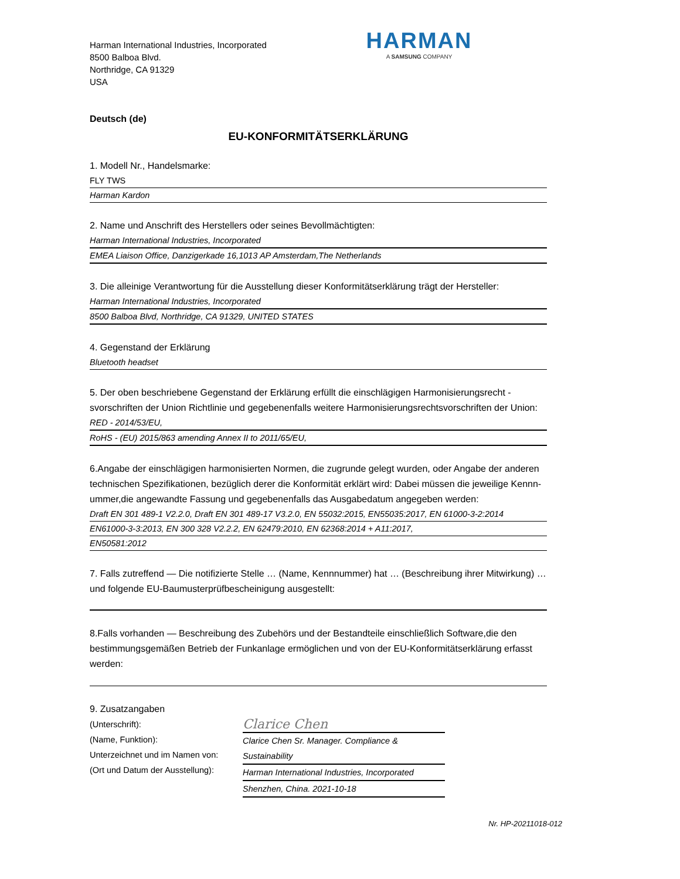Harman International Industries, Incorporated
8500 Balboa Blvd.
Northridge, CA 91329
USA
HARMAN
A SAMSUNG COMPANY
Deutsch (de)
EU-KONFORMITÄTSERKLÄRUNG
1. Modell Nr., Handelsmarke:
FLY TWS
Harman Kardon
2. Name und Anschrift des Herstellers oder seines Bevollmächtigten:
Harman International Industries, Incorporated
EMEA Liaison Office, Danzigerkade 16,1013 AP Amsterdam,The Netherlands
3. Die alleinige Verantwortung für die Ausstellung dieser Konformitätserklärung trägt der Hersteller:
Harman International Industries, Incorporated
8500 Balboa Blvd, Northridge, CA 91329, UNITED STATES
4. Gegenstand der Erklärung
Bluetooth headset
5. Der oben beschriebene Gegenstand der Erklärung erfüllt die einschlägigen Harmonisierungsrecht -svorschriften der Union Richtlinie und gegebenenfalls weitere Harmonisierungsrechtsvorschriften der Union:
RED - 2014/53/EU,
RoHS - (EU) 2015/863 amending Annex II to 2011/65/EU,
6.Angabe der einschlägigen harmonisierten Normen, die zugrunde gelegt wurden, oder Angabe der anderen technischen Spezifikationen, bezüglich derer die Konformität erklärt wird: Dabei müssen die jeweilige Kennn-ummer,die angewandte Fassung und gegebenenfalls das Ausgabedatum angegeben werden:
Draft EN 301 489-1 V2.2.0, Draft EN 301 489-17 V3.2.0, EN 55032:2015, EN55035:2017, EN 61000-3-2:2014
EN61000-3-3:2013, EN 300 328 V2.2.2, EN 62479:2010, EN 62368:2014 + A11:2017,
EN50581:2012
7. Falls zutreffend — Die notifizierte Stelle … (Name, Kennnummer) hat … (Beschreibung ihrer Mitwirkung) … und folgende EU-Baumusterprüfbescheinigung ausgestellt:
8.Falls vorhanden — Beschreibung des Zubehörs und der Bestandteile einschließlich Software,die den bestimmungsgemäßen Betrieb der Funkanlage ermöglichen und von der EU-Konformitätserklärung erfasst werden:
9. Zusatzangaben
(Unterschrift):
(Name, Funktion):
Unterzeichnet und im Namen von:
(Ort und Datum der Ausstellung):
Clarice Chen
Clarice Chen Sr. Manager. Compliance & Sustainability
Harman International Industries, Incorporated
Shenzhen, China. 2021-10-18
Nr. HP-20211018-012